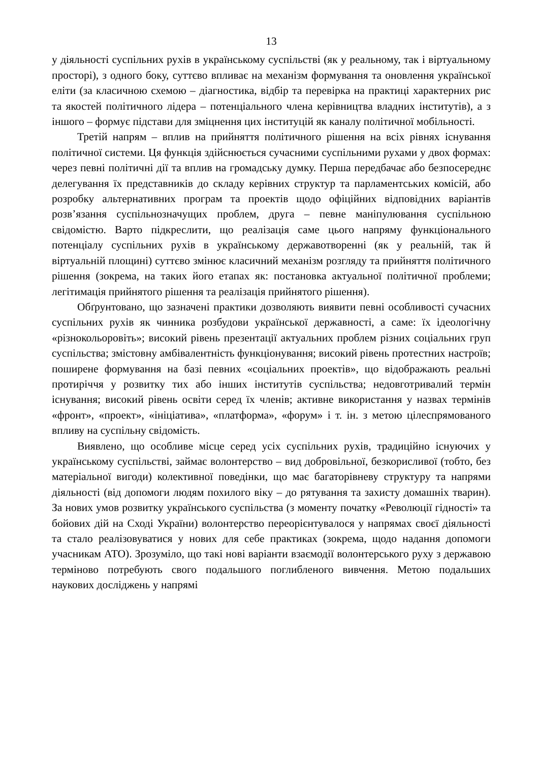13
у діяльності суспільних рухів в українському суспільстві (як у реальному, так і віртуальному просторі), з одного боку, суттєво впливає на механізм формування та оновлення української еліти (за класичною схемою – діагностика, відбір та перевірка на практиці характерних рис та якостей політичного лідера – потенціального члена керівництва владних інститутів), а з іншого – формує підстави для зміцнення цих інституцій як каналу політичної мобільності.
Третій напрям – вплив на прийняття політичного рішення на всіх рівнях існування політичної системи. Ця функція здійснюється сучасними суспільними рухами у двох формах: через певні політичні дії та вплив на громадську думку. Перша передбачає або безпосереднє делегування їх представників до складу керівних структур та парламентських комісій, або розробку альтернативних програм та проектів щодо офіційних відповідних варіантів розв’язання суспільнозначущих проблем, друга – певне маніпулювання суспільною свідомістю. Варто підкреслити, що реалізація саме цього напряму функціонального потенціалу суспільних рухів в українському державотворенні (як у реальній, так й віртуальній площині) суттєво змінює класичний механізм розгляду та прийняття політичного рішення (зокрема, на таких його етапах як: постановка актуальної політичної проблеми; легітимація прийнятого рішення та реалізація прийнятого рішення).
Обґрунтовано, що зазначені практики дозволяють виявити певні особливості сучасних суспільних рухів як чинника розбудови української державності, а саме: їх ідеологічну «різнокольоровіть»; високий рівень презентації актуальних проблем різних соціальних груп суспільства; змістовну амбівалентність функціонування; високий рівень протестних настроїв; поширене формування на базі певних «соціальних проектів», що відображають реальні протиріччя у розвитку тих або інших інститутів суспільства; недовготривалий термін існування; високий рівень освіти серед їх членів; активне використання у назвах термінів «фронт», «проект», «ініціатива», «платформа», «форум» і т. ін. з метою цілеспрямованого впливу на суспільну свідомість.
Виявлено, що особливе місце серед усіх суспільних рухів, традиційно існуючих у українському суспільстві, займає волонтерство – вид добровільної, безкорисливої (тобто, без матеріальної вигоди) колективної поведінки, що має багаторівневу структуру та напрями діяльності (від допомоги людям похилого віку – до рятування та захисту домашніх тварин). За нових умов розвитку українського суспільства (з моменту початку «Революції гідності» та бойових дій на Сході України) волонтерство переорієнтувалося у напрямах своєї діяльності та стало реалізовуватися у нових для себе практиках (зокрема, щодо надання допомоги учасникам АТО). Зрозуміло, що такі нові варіанти взаємодії волонтерського руху з державою терміново потребують свого подальшого поглибленого вивчення. Метою подальших наукових досліджень у напрямі